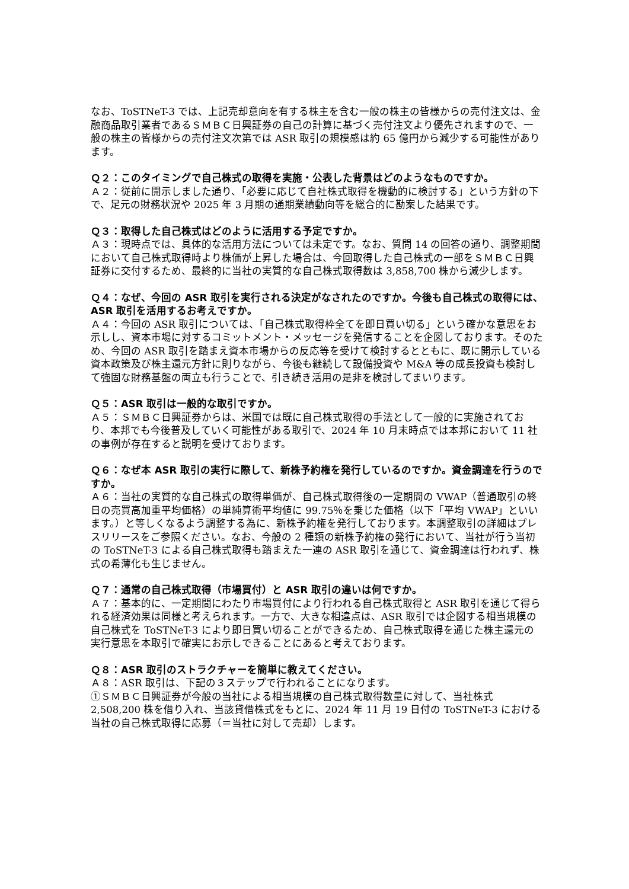なお、ToSTNeT-3 では、上記売却意向を有する株主を含む一般の株主の皆様からの売付注文は、金融商品取引業者であるＳＭＢＣ日興証券の自己の計算に基づく売付注文より優先されますので、一般の株主の皆様からの売付注文次第では ASR 取引の規模感は約 65 億円から減少する可能性があります。
Ｑ２：このタイミングで自己株式の取得を実施・公表した背景はどのようなものですか。
Ａ２：従前に開示しました通り、「必要に応じて自社株式取得を機動的に検討する」という方針の下で、足元の財務状況や 2025 年 3 月期の通期業績動向等を総合的に勘案した結果です。
Ｑ３：取得した自己株式はどのように活用する予定ですか。
Ａ３：現時点では、具体的な活用方法については未定です。なお、質問 14 の回答の通り、調整期間において自己株式取得時より株価が上昇した場合は、今回取得した自己株式の一部をＳＭＢＣ日興証券に交付するため、最終的に当社の実質的な自己株式取得数は 3,858,700 株から減少します。
Ｑ４：なぜ、今回の ASR 取引を実行される決定がなされたのですか。今後も自己株式の取得には、ASR 取引を活用するお考えですか。
Ａ４：今回の ASR 取引については、「自己株式取得枠全てを即日買い切る」という確かな意思をお示しし、資本市場に対するコミットメント・メッセージを発信することを企図しております。そのため、今回の ASR 取引を踏まえ資本市場からの反応等を受けて検討するとともに、既に開示している資本政策及び株主還元方針に則りながら、今後も継続して設備投資や M&A 等の成長投資も検討して強固な財務基盤の両立も行うことで、引き続き活用の是非を検討してまいります。
Ｑ５：ASR 取引は一般的な取引ですか。
Ａ５：ＳＭＢＣ日興証券からは、米国では既に自己株式取得の手法として一般的に実施されており、本邦でも今後普及していく可能性がある取引で、2024 年 10 月末時点では本邦において 11 社の事例が存在すると説明を受けております。
Ｑ６：なぜ本 ASR 取引の実行に際して、新株予約権を発行しているのですか。資金調達を行うのですか。
Ａ６：当社の実質的な自己株式の取得単価が、自己株式取得後の一定期間の VWAP（普通取引の終日の売買高加重平均価格）の単純算術平均値に 99.75％を乗じた価格（以下「平均 VWAP」といいます。）と等しくなるよう調整する為に、新株予約権を発行しております。本調整取引の詳細はプレスリリースをご参照ください。なお、今般の 2 種類の新株予約権の発行において、当社が行う当初の ToSTNeT-3 による自己株式取得も踏まえた一連の ASR 取引を通じて、資金調達は行われず、株式の希薄化も生じません。
Ｑ７：通常の自己株式取得（市場買付）と ASR 取引の違いは何ですか。
Ａ７：基本的に、一定期間にわたり市場買付により行われる自己株式取得と ASR 取引を通じて得られる経済効果は同様と考えられます。一方で、大きな相違点は、ASR 取引では企図する相当規模の自己株式を ToSTNeT-3 により即日買い切ることができるため、自己株式取得を通じた株主還元の実行意思を本取引で確実にお示しできることにあると考えております。
Ｑ８：ASR 取引のストラクチャーを簡単に教えてください。
Ａ８：ASR 取引は、下記の３ステップで行われることになります。
①ＳＭＢＣ日興証券が今般の当社による相当規模の自己株式取得数量に対して、当社株式 2,508,200 株を借り入れ、当該貸借株式をもとに、2024 年 11 月 19 日付の ToSTNeT-3 における当社の自己株式取得に応募（＝当社に対して売却）します。